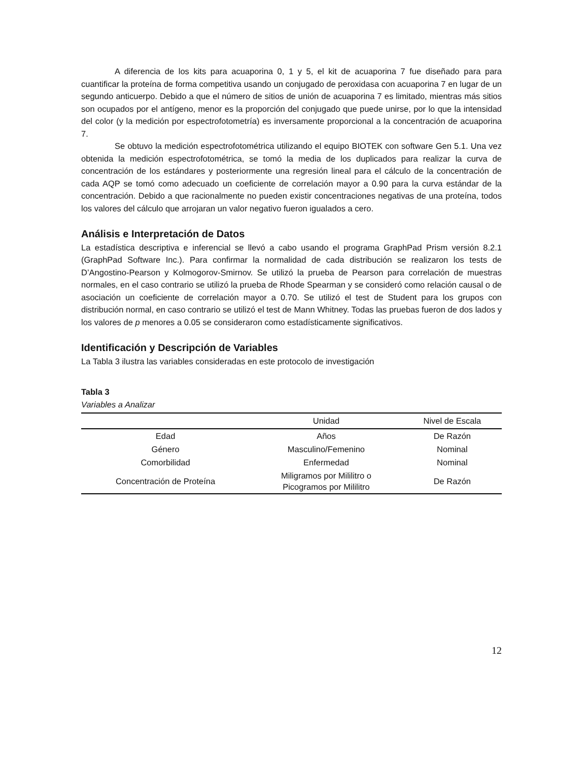A diferencia de los kits para acuaporina 0, 1 y 5, el kit de acuaporina 7 fue diseñado para para cuantificar la proteína de forma competitiva usando un conjugado de peroxidasa con acuaporina 7 en lugar de un segundo anticuerpo. Debido a que el número de sitios de unión de acuaporina 7 es limitado, mientras más sitios son ocupados por el antígeno, menor es la proporción del conjugado que puede unirse, por lo que la intensidad del color (y la medición por espectrofotometría) es inversamente proporcional a la concentración de acuaporina 7.
Se obtuvo la medición espectrofotométrica utilizando el equipo BIOTEK con software Gen 5.1. Una vez obtenida la medición espectrofotométrica, se tomó la media de los duplicados para realizar la curva de concentración de los estándares y posteriormente una regresión lineal para el cálculo de la concentración de cada AQP se tomó como adecuado un coeficiente de correlación mayor a 0.90 para la curva estándar de la concentración. Debido a que racionalmente no pueden existir concentraciones negativas de una proteína, todos los valores del cálculo que arrojaran un valor negativo fueron igualados a cero.
Análisis e Interpretación de Datos
La estadística descriptiva e inferencial se llevó a cabo usando el programa GraphPad Prism versión 8.2.1 (GraphPad Software Inc.). Para confirmar la normalidad de cada distribución se realizaron los tests de D’Angostino-Pearson y Kolmogorov-Smirnov. Se utilizó la prueba de Pearson para correlación de muestras normales, en el caso contrario se utilizó la prueba de Rhode Spearman y se consideró como relación causal o de asociación un coeficiente de correlación mayor a 0.70. Se utilizó el test de Student para los grupos con distribución normal, en caso contrario se utilizó el test de Mann Whitney. Todas las pruebas fueron de dos lados y los valores de p menores a 0.05 se consideraron como estadísticamente significativos.
Identificación y Descripción de Variables
La Tabla 3 ilustra las variables consideradas en este protocolo de investigación
Tabla 3
Variables a Analizar
| | Unidad | Nivel de Escala |
| --- | --- | --- |
| Edad | Años | De Razón |
| Género | Masculino/Femenino | Nominal |
| Comorbilidad | Enfermedad | Nominal |
| Concentración de Proteína | Miligramos por Mililitro o Picogramos por Mililitro | De Razón |
12